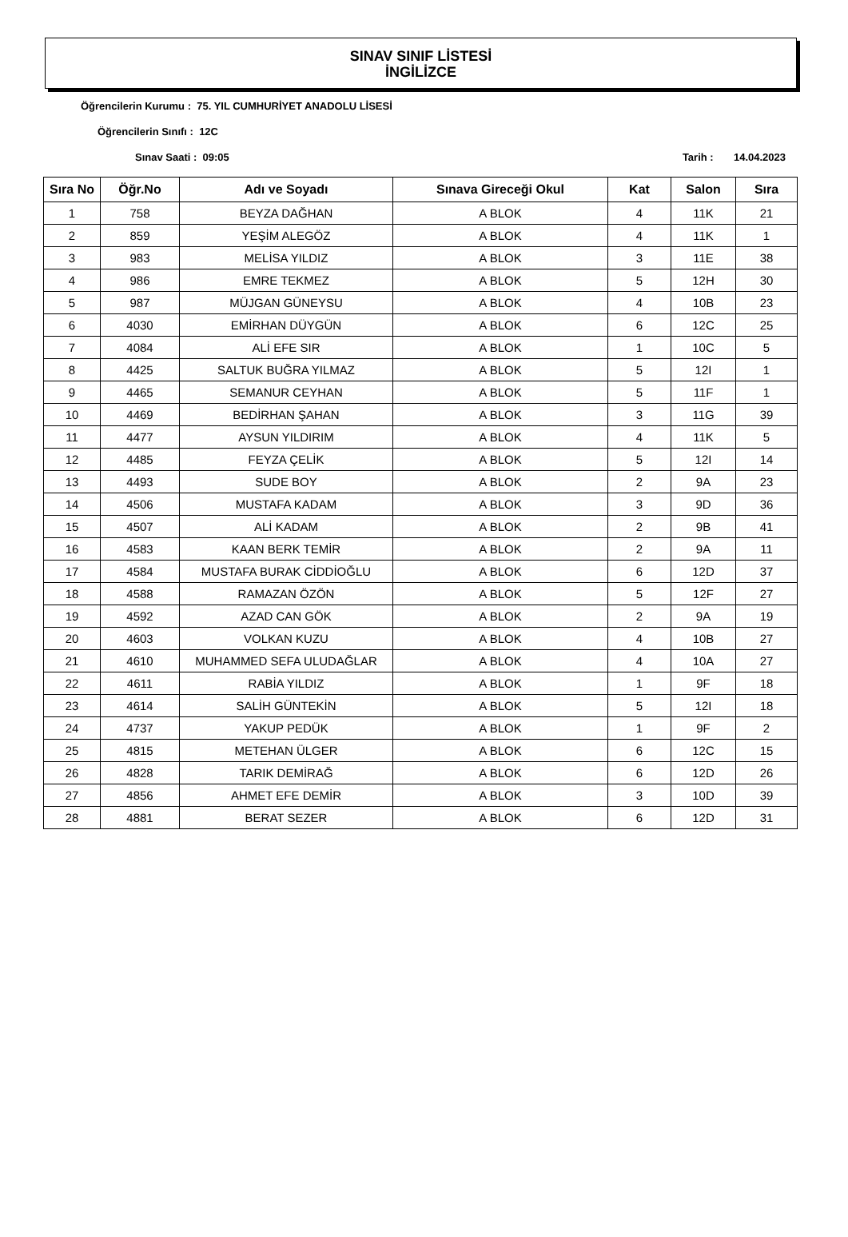SINAV SINIF LİSTESİ
İNGİLİZCE
Öğrencilerin Kurumu : 75. YIL CUMHURİYET ANADOLU LİSESİ
Öğrencilerin Sınıfı : 12C
Sınav Saati : 09:05 Tarih : 14.04.2023
| Sıra No | Öğr.No | Adı ve Soyadı | Sınava Gireceği Okul | Kat | Salon | Sıra |
| --- | --- | --- | --- | --- | --- | --- |
| 1 | 758 | BEYZA DAĞHAN | A BLOK | 4 | 11K | 21 |
| 2 | 859 | YEŞİM ALEGÖZ | A BLOK | 4 | 11K | 1 |
| 3 | 983 | MELİSA YILDIZ | A BLOK | 3 | 11E | 38 |
| 4 | 986 | EMRE TEKMEZ | A BLOK | 5 | 12H | 30 |
| 5 | 987 | MÜJGAN GÜNEYSU | A BLOK | 4 | 10B | 23 |
| 6 | 4030 | EMİRHAN DÜYGÜN | A BLOK | 6 | 12C | 25 |
| 7 | 4084 | ALİ EFE SIR | A BLOK | 1 | 10C | 5 |
| 8 | 4425 | SALTUK BUĞRA YILMAZ | A BLOK | 5 | 12I | 1 |
| 9 | 4465 | SEMANUR CEYHAN | A BLOK | 5 | 11F | 1 |
| 10 | 4469 | BEDİRHAN ŞAHAN | A BLOK | 3 | 11G | 39 |
| 11 | 4477 | AYSUN YILDIRIM | A BLOK | 4 | 11K | 5 |
| 12 | 4485 | FEYZA ÇELİK | A BLOK | 5 | 12I | 14 |
| 13 | 4493 | SUDE BOY | A BLOK | 2 | 9A | 23 |
| 14 | 4506 | MUSTAFA KADAM | A BLOK | 3 | 9D | 36 |
| 15 | 4507 | ALİ KADAM | A BLOK | 2 | 9B | 41 |
| 16 | 4583 | KAAN BERK TEMİR | A BLOK | 2 | 9A | 11 |
| 17 | 4584 | MUSTAFA BURAK CİDDİOĞLU | A BLOK | 6 | 12D | 37 |
| 18 | 4588 | RAMAZAN ÖZÖN | A BLOK | 5 | 12F | 27 |
| 19 | 4592 | AZAD CAN GÖK | A BLOK | 2 | 9A | 19 |
| 20 | 4603 | VOLKAN KUZU | A BLOK | 4 | 10B | 27 |
| 21 | 4610 | MUHAMMED SEFA ULUDAĞLAR | A BLOK | 4 | 10A | 27 |
| 22 | 4611 | RABİA YILDIZ | A BLOK | 1 | 9F | 18 |
| 23 | 4614 | SALİH GÜNTEKİN | A BLOK | 5 | 12I | 18 |
| 24 | 4737 | YAKUP PEDÜK | A BLOK | 1 | 9F | 2 |
| 25 | 4815 | METEHAN ÜLGER | A BLOK | 6 | 12C | 15 |
| 26 | 4828 | TARIK DEMİRAĞ | A BLOK | 6 | 12D | 26 |
| 27 | 4856 | AHMET EFE DEMİR | A BLOK | 3 | 10D | 39 |
| 28 | 4881 | BERAT SEZER | A BLOK | 6 | 12D | 31 |